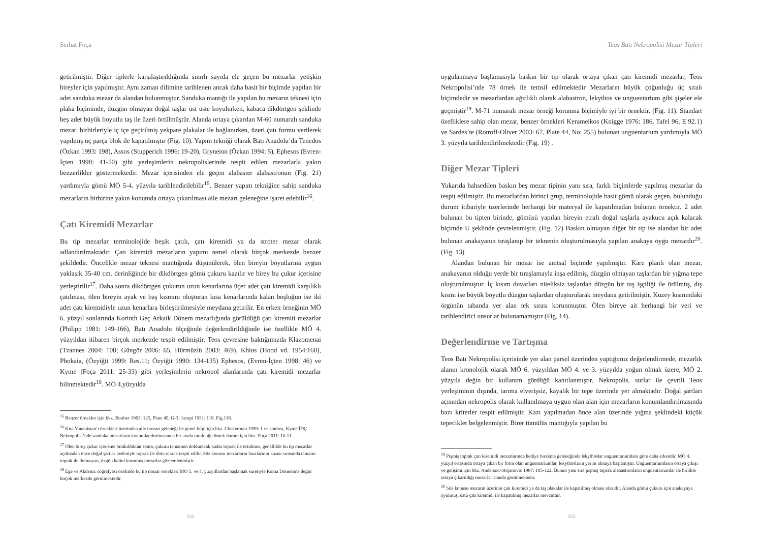Serhat Foça
getirilmiştir. Diğer tiplerle karşılaştırıldığında sınırlı sayıda ele geçen bu mezarlar yetişkin bireyler için yapılmıştır. Aynı zaman dilimine tarihlenen ancak daha basit bir biçimde yapılan bir adet sanduka mezar da alandan bulunmuştur. Sanduka mantığı ile yapılan bu mezarın teknesi için plaka biçiminde, düzgün olmayan doğal taşlar üst üste koyulurken, kabaca dikdörtgen şeklinde beş adet büyük boyutlu taş ile üzeri örtülmüştür. Alanda ortaya çıkarılan M-60 numaralı sanduka mezar, birbirleriyle iç içe geçirilmiş yekpare plakalar ile bağlanırken, üzeri çatı formu verilerek yapılmış üç parça blok ile kapatılmıştır (Fig. 10). Yapım tekniği olarak Batı Anadolu’da Tenedos (Özkan 1993: 198), Assos (Stupperich 1996: 19-20), Gryneion (Özkan 1994: 5), Ephesos (Evren-İçten 1998: 41-50) gibi yerleşimlerin nekropolislerinde tespit edilen mezarlarla yakın benzerlikler göstermektedir. Mezar içerisinden ele geçen alabaster alabastronun (Fig. 21) yardımıyla gömü MÖ 5-4. yüzyıla tarihlendirilebilir<sup>15</sup>. Benzer yapım tekniğine sahip sanduka mezarların birbirine yakın konumda ortaya çıkarılması aile mezarı geleneğine işaret edebilir<sup>16</sup>.
Çatı Kiremidi Mezarlar
Bu tip mezarlar terminolojide beşik çatılı, çatı kiremidi ya da stroter mezar olarak adlandırılmaktadır. Çatı kiremidi mezarların yapımı temel olarak birçok merkezde benzer şekildedir. Öncelikle mezar teknesi mantığında düşünülerek, ölen bireyin boyutlarına uygun yaklaşık 35-40 cm. derinliğinde bir dikdörtgen gömü çukuru kazılır ve birey bu çukur içerisine yerleştirilir<sup>17</sup>. Daha sonra dikdörtgen çukurun uzun kenarlarına üçer adet çatı kiremidi karşılıklı çatılması, ölen bireyin ayak ve baş kısmını oluşturan kısa kenarlarında kalan boşluğun ise iki adet çatı kiremidiyle uzun kenarlara birleştirilmesiyle meydana getirilir. En erken örneğinin MÖ 6. yüzyıl sonlarında Korinth Geç Arkaik Dönem mezarlığında görüldüğü çatı kiremiti mezarlar (Philipp 1981: 149-166), Batı Anadolu ölçeğinde değerlendirildiğinde ise özellikle MÖ 4. yüzyıldan itibaren birçok merkezde tespit edilmiştir. Teos çevresine baktığımızda Klazomenai (Tzannes 2004: 108; Güngör 2006: 65, Hürmüzlü 2003: 469), Khios (Hood vd. 1954:160), Phokaia, (Özyiğit 1999: Res.11; Özyiğit 1990: 134-135) Ephesos, (Evren-İçten 1998: 46) ve Kyme (Foça 2011: 25-33) gibi yerleşimlerin nekropol alanlarında çatı kiremidi mezarlar bilinmektedir<sup>18</sup>. MÖ 4.yüzyılda
<sup>15</sup> Benzer örnekler için bkz. Boulter 1963: 125, Plate 45, G-3; Jacopi 1931: 118, Fig.118.
<sup>16</sup> Kıta Yunanistan’ı örnekleri üzerinden aile mezarı geleneği ile genel bilgi için bkz. Closterman 1999: 1 ve sonrası, Kyme İDÇ Nekropolisi’nde sanduka mezarların konumlandırılmasında bir arada tutulduğu örnek durum için bkz. Foça 2011: 10-11.
<sup>17</sup> Ölen birey çukur içerisine bırakıldıktan sonra, çukuru tamamen dolduracak kadar toprak ile örtülmez, genellikle bu tip mezarlar açılmadan önce doğal şartlar nedeniyle toprak ile dolu olarak tespit edilir. Söz konusu mezarların bazılarının kazısı sırasında tamamı toprak ile dolmayan, özgün halini korumuş mezarlar gözlemlenmiştir.
<sup>18</sup> Ege ve Akdeniz coğrafyası özelinde bu tip mezar örnekleri MÖ 5. ve 4. yüzyıllardan başlamak suretiyle Roma Dönemine değin birçok merkezde görülmektedir.
152
Teos Batı Nekropolisi Mezar Tipleri
uygulanmaya başlamasıyla baskın bir tip olarak ortaya çıkan çatı kiremidi mezarlar, Teos Nekropolisi’nde 78 örnek ile temsil edilmektedir Mezarların büyük çoğunluğu üç sıralı biçimdedir ve mezarlardan ağırlıklı olarak alabastron, lekythos ve unguentarium gibi şişeler ele geçmiştir<sup>19</sup>. M-71 numaralı mezar örneği korunma biçimiyle iyi bir örnektir. (Fig. 11). Standart özelliklere sahip olan mezar, benzer örnekleri Kerameikos (Knigge 1976: 186, Tafel 96, E 92.1) ve Sardes’te (Rotroff-Oliver 2003: 67, Plate 44, No: 255) bulunan unguentarium yardımıyla MÖ 3. yüzyıla tarihlendirilmektedir (Fig. 19) .
Diğer Mezar Tipleri
Yukarıda bahsedilen baskın beş mezar tipinin yanı sıra, farklı biçimlerde yapılmış mezarlar da tespit edilmiştir. Bu mezarlardan birinci grup, terminolojide basit gömü olarak geçen, bulunduğu durum itibariyle üzerlerinde herhangi bir materyal ile kapatılmadan bulunan örnektir. 2 adet bulunan bu tipten birinde, gömüsü yapılan bireyin etrafı doğal taşlarla ayakucu açık kalacak biçimde U şeklinde çevrelenmiştir. (Fig. 12) Baskın olmayan diğer bir tip ise alandan bir adet bulunan anakayanın tıraşlanıp bir teknenin oluşturulmasıyla yapılan anakaya oygu mezardır<sup>20</sup>. (Fig. 13)
Alandan bulunan bir mezar ise anıtsal biçimde yapılmıştır. Kare planlı olan mezar, anakayanın olduğu yerde bir tıraşlamayla inşa edilmiş, düzgün olmayan taşlardan bir yığma tepe oluşturulmuştur. İç kısım duvarları niteliksiz taşlardan düzgün bir taş işçiliği ile örülmüş, dış kısmı ise büyük boyutlu düzgün taşlardan oluşturularak meydana getirilmiştir. Kuzey kısmındaki örgünün tabanda yer alan tek sırası korunmuştur. Ölen bireye ait herhangi bir veri ve tarihlendirici unsurlar bulunamamıştır (Fig. 14).
Değerlendirme ve Tartışma
Teos Batı Nekropolisi içerisinde yer alan parsel üzerinden yaptığımız değerlendirmede, mezarlık alanın kronolojik olarak MÖ 6. yüzyıldan MÖ 4. ve 3. yüzyılda yoğun olmak üzere, MÖ 2. yüzyıla değin bir kullanım gördüğü kanıtlanmıştır. Nekropolis, surlar ile çevrili Teos yerleşiminin dışında, tarıma elverişsiz, kayalık bir tepe üzerinde yer almaktadır. Doğal şartları açısından nekropolis olarak kullanılmaya uygun olan alan için mezarların konumlandırılmasında bazı kriterler tespit edilmiştir. Kazı yapılmadan önce alan üzerinde yığma şeklindeki küçük tepecikler belgelenmiştir. Birer tümülüs mantığıyla yapılan bu
<sup>19</sup> Pişmiş toprak çatı kiremidi mezarlarında hediye bırakma geleneğinde lekythoslar unguentariumlara göre daha erkendir. MÖ 4. yüzyıl ortasında ortaya çıkan bir form olan unguentariumlar, lekythosların yerini almaya başlamıştır. Unguentariumların ortaya çıkışı ve gelişimi için bkz. Anderson-Stojanovic 1987: 105-122. Bunun yanı sıra pişmiş toprak alabastronların unguentariumlar ile birlikte ortaya çıkarıldığı mezarlar alanda görülmektedir.
<sup>20</sup> Söz konusu mezarın üzerinin çatı kiremidi ya da taş plakalar ile kapatılmış olması olasıdır. Alanda gömü çukuru için anakayaya oyulmuş, üstü çatı kiremidi ile kapatılmış mezarlar mevcuttur.
153